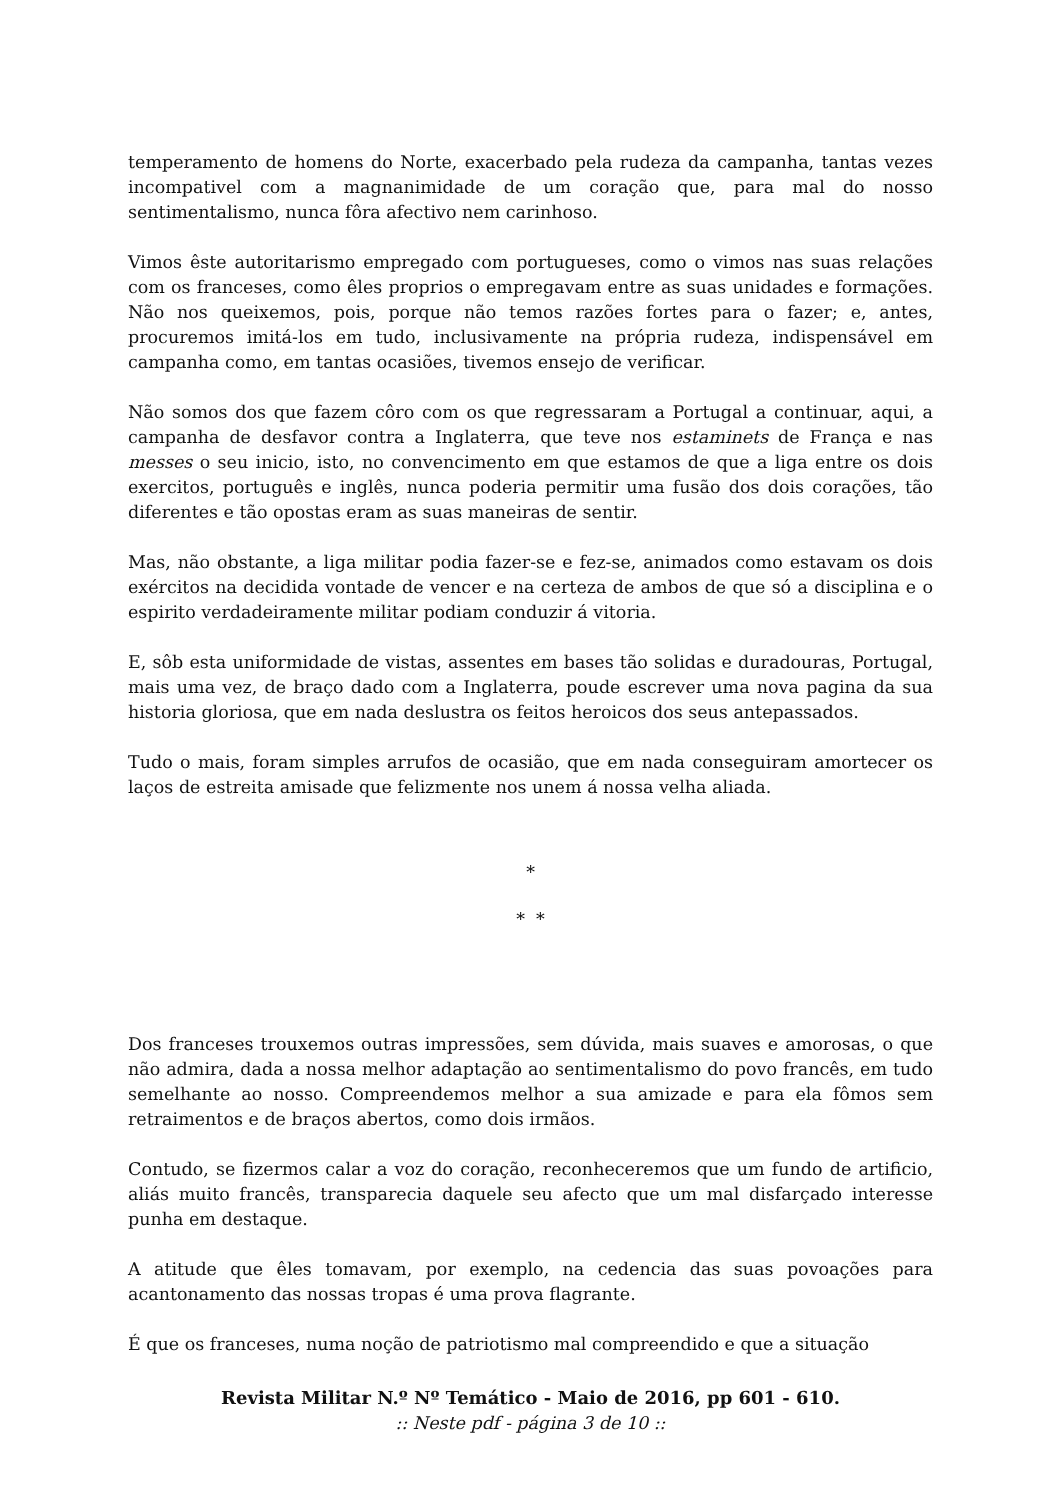temperamento de homens do Norte, exacerbado pela rudeza da campanha, tantas vezes incompativel com a magnanimidade de um coração que, para mal do nosso sentimentalismo, nunca fôra afectivo nem carinhoso.
Vimos êste autoritarismo empregado com portugueses, como o vimos nas suas relações com os franceses, como êles proprios o empregavam entre as suas unidades e formações. Não nos queixemos, pois, porque não temos razões fortes para o fazer; e, antes, procuremos imitá-los em tudo, inclusivamente na própria rudeza, indispensável em campanha como, em tantas ocasiões, tivemos ensejo de verificar.
Não somos dos que fazem côro com os que regressaram a Portugal a continuar, aqui, a campanha de desfavor contra a Inglaterra, que teve nos estaminets de França e nas messes o seu inicio, isto, no convencimento em que estamos de que a liga entre os dois exercitos, português e inglês, nunca poderia permitir uma fusão dos dois corações, tão diferentes e tão opostas eram as suas maneiras de sentir.
Mas, não obstante, a liga militar podia fazer-se e fez-se, animados como estavam os dois exércitos na decidida vontade de vencer e na certeza de ambos de que só a disciplina e o espirito verdadeiramente militar podiam conduzir á vitoria.
E, sôb esta uniformidade de vistas, assentes em bases tão solidas e duradouras, Portugal, mais uma vez, de braço dado com a Inglaterra, poude escrever uma nova pagina da sua historia gloriosa, que em nada deslustra os feitos heroicos dos seus antepassados.
Tudo o mais, foram simples arrufos de ocasião, que em nada conseguiram amortecer os laços de estreita amisade que felizmente nos unem á nossa velha aliada.
*
* *
Dos franceses trouxemos outras impressões, sem dúvida, mais suaves e amorosas, o que não admira, dada a nossa melhor adaptação ao sentimentalismo do povo francês, em tudo semelhante ao nosso. Compreendemos melhor a sua amizade e para ela fômos sem retraimentos e de braços abertos, como dois irmãos.
Contudo, se fizermos calar a voz do coração, reconheceremos que um fundo de artificio, aliás muito francês, transparecia daquele seu afecto que um mal disfarçado interesse punha em destaque.
A atitude que êles tomavam, por exemplo, na cedencia das suas povoações para acantonamento das nossas tropas é uma prova flagrante.
É que os franceses, numa noção de patriotismo mal compreendido e que a situação
Revista Militar N.º Nº Temático - Maio de 2016, pp 601 - 610.
:: Neste pdf - página 3 de 10 ::